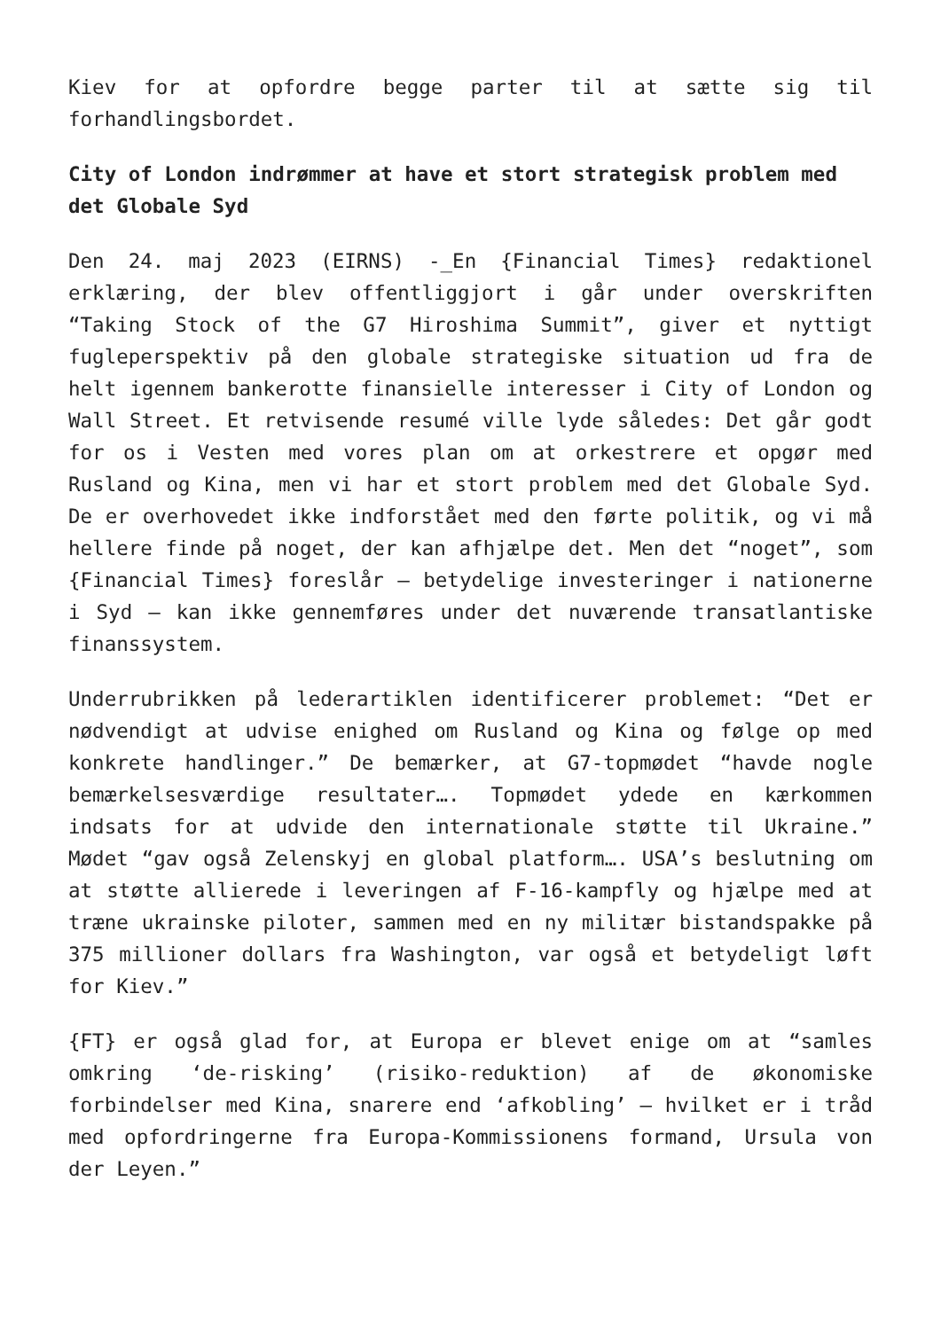Kiev for at opfordre begge parter til at sætte sig til forhandlingsbordet.
City of London indrømmer at have et stort strategisk problem med det Globale Syd
Den 24. maj 2023 (EIRNS) -_En {Financial Times} redaktionel erklæring, der blev offentliggjort i går under overskriften “Taking Stock of the G7 Hiroshima Summit”, giver et nyttigt fugleperspektiv på den globale strategiske situation ud fra de helt igennem bankerotte finansielle interesser i City of London og Wall Street. Et retvisende resumé ville lyde således: Det går godt for os i Vesten med vores plan om at orkestrere et opgør med Rusland og Kina, men vi har et stort problem med det Globale Syd. De er overhovedet ikke indforstået med den førte politik, og vi må hellere finde på noget, der kan afhjælpe det. Men det “noget”, som {Financial Times} foreslår – betydelige investeringer i nationerne i Syd – kan ikke gennemføres under det nuværende transatlantiske finanssystem.
Underrubrikken på lederartiklen identificerer problemet: “Det er nødvendigt at udvise enighed om Rusland og Kina og følge op med konkrete handlinger.” De bemærker, at G7-topmødet “havde nogle bemærkelsesværdige resultater…. Topmødet ydede en kærkommen indsats for at udvide den internationale støtte til Ukraine.” Mødet “gav også Zelenskyj en global platform…. USA’s beslutning om at støtte allierede i leveringen af F-16-kampfly og hjælpe med at træne ukrainske piloter, sammen med en ny militær bistandspakke på 375 millioner dollars fra Washington, var også et betydeligt løft for Kiev.”
{FT} er også glad for, at Europa er blevet enige om at “samles omkring ‘de-risking’ (risiko-reduktion) af de økonomiske forbindelser med Kina, snarere end ‘afkobling’ – hvilket er i tråd med opfordringerne fra Europa-Kommissionens formand, Ursula von der Leyen.”